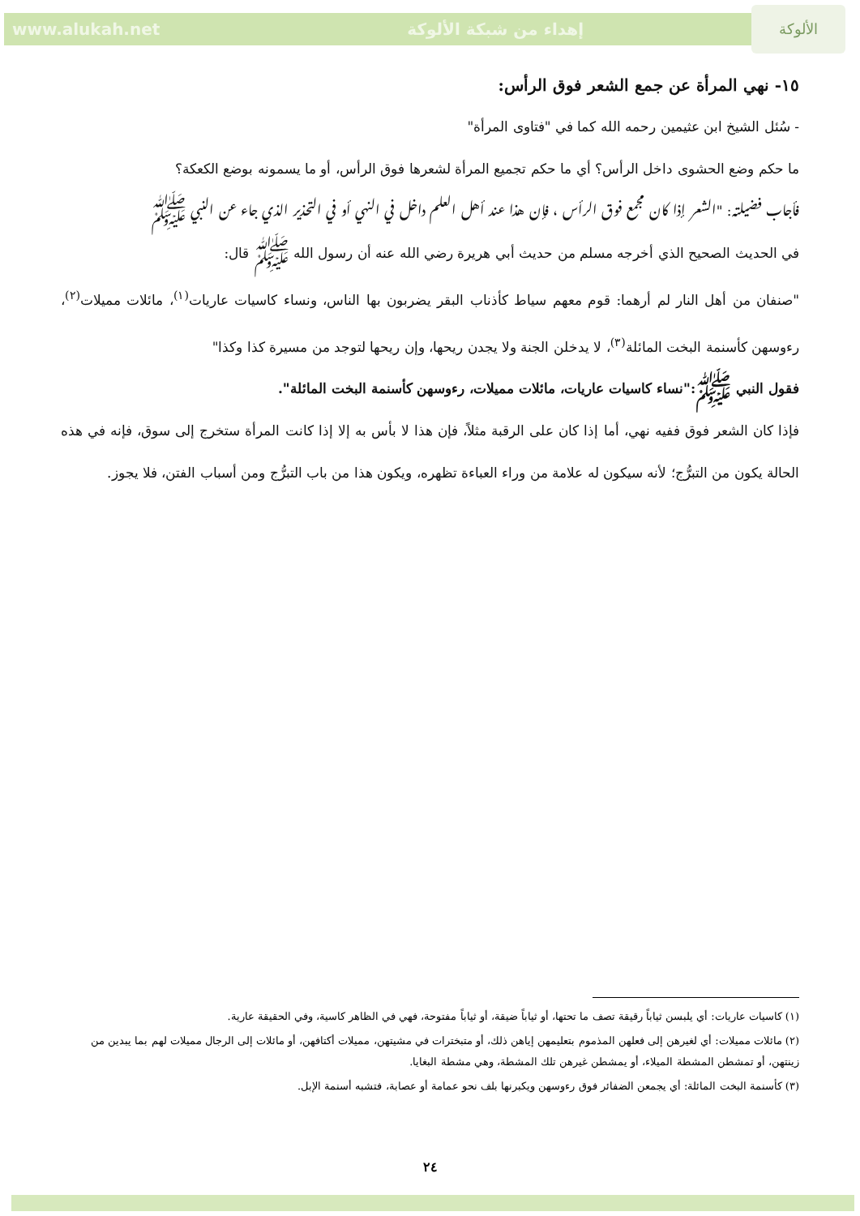www.alukah.net إهداء من شبكة الألوكة الألوكة
١٥- نهي المرأة عن جمع الشعر فوق الرأس:
- سُئل الشيخ ابن عثيمين رحمه الله كما في "فتاوى المرأة"
ما حكم وضع الحشوى داخل الرأس؟ أي ما حكم تجميع المرأة لشعرها فوق الرأس، أو ما يسمونه بوضع الكعكة؟
فأجاب فضيلته: "الشعر إذا كان مجمع فوق الرأس ، فإن هذا عند أهل العلم داخل في النهي أو في التحذير الذي جاء عن النبي ﷺ
في الحديث الصحيح الذي أخرجه مسلم من حديث أبي هريرة رضي الله عنه أن رسول الله ﷺ قال:
"صنفان من أهل النار لم أرهما: قوم معهم سياط كأذناب البقر يضربون بها الناس، ونساء كاسيات عاريات<sup>(١)</sup>، مائلات مميلات<sup>(٢)</sup>، رءوسهن كأسنمة البخت المائلة<sup>(٣)</sup>، لا يدخلن الجنة ولا يجدن ريحها، وإن ريحها لتوجد من مسيرة كذا وكذا"
فقول النبي ﷺ:"نساء كاسيات عاريات، مائلات مميلات، رءوسهن كأسنمة البخت المائلة".
فإذا كان الشعر فوق ففيه نهي، أما إذا كان على الرقبة مثلاً، فإن هذا لا بأس به إلا إذا كانت المرأة ستخرج إلى سوق، فإنه في هذه الحالة يكون من التبرُّج؛ لأنه سيكون له علامة من وراء العباءة تظهره، ويكون هذا من باب التبرُّج ومن أسباب الفتن، فلا يجوز.
(١) كاسيات عاريات: أي يلبسن ثياباً رقيقة تصف ما تحتها، أو ثياباً ضيقة، أو ثياباً مفتوحة، فهي في الظاهر كاسية، وفي الحقيقة عارية.
(٢) مائلات مميلات: أي لغيرهن إلى فعلهن المذموم بتعليمهن إياهن ذلك، أو متبخترات في مشيتهن، مميلات أكتافهن، أو مائلات إلى الرجال مميلات لهم بما يبدين من زينتهن، أو تمشطن المشطة الميلاء، أو يمشطن غيرهن تلك المشطة، وهي مشطة البغايا.
(٣) كأسنمة البخت المائلة: أي يجمعن الضفائر فوق رءوسهن ويكبرنها بلف نحو عمامة أو عصابة، فتشبه أسنمة الإبل.
٢٤